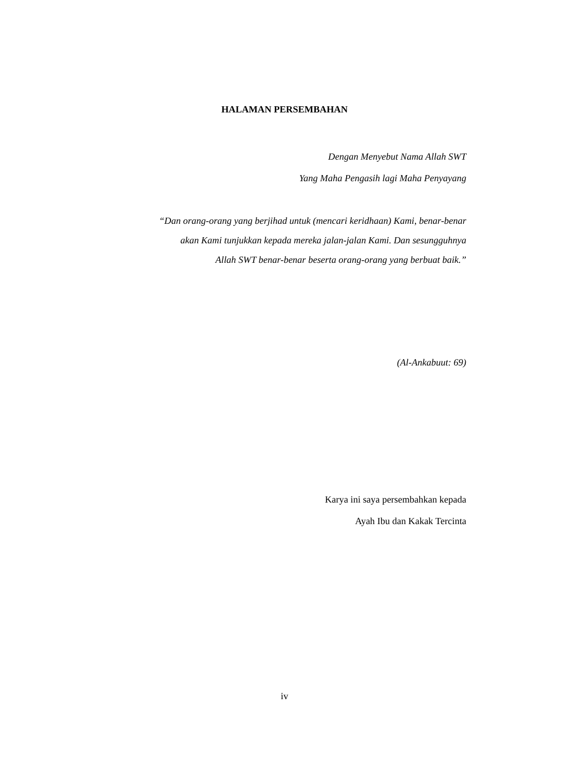HALAMAN PERSEMBAHAN
Dengan Menyebut Nama Allah SWT
Yang Maha Pengasih lagi Maha Penyayang
“Dan orang-orang yang berjihad untuk (mencari keridhaan) Kami, benar-benar
akan Kami tunjukkan kepada mereka jalan-jalan Kami. Dan sesungguhnya
Allah SWT benar-benar beserta orang-orang yang berbuat baik.”
(Al-Ankabuut: 69)
Karya ini saya persembahkan kepada
Ayah Ibu dan Kakak Tercinta
iv